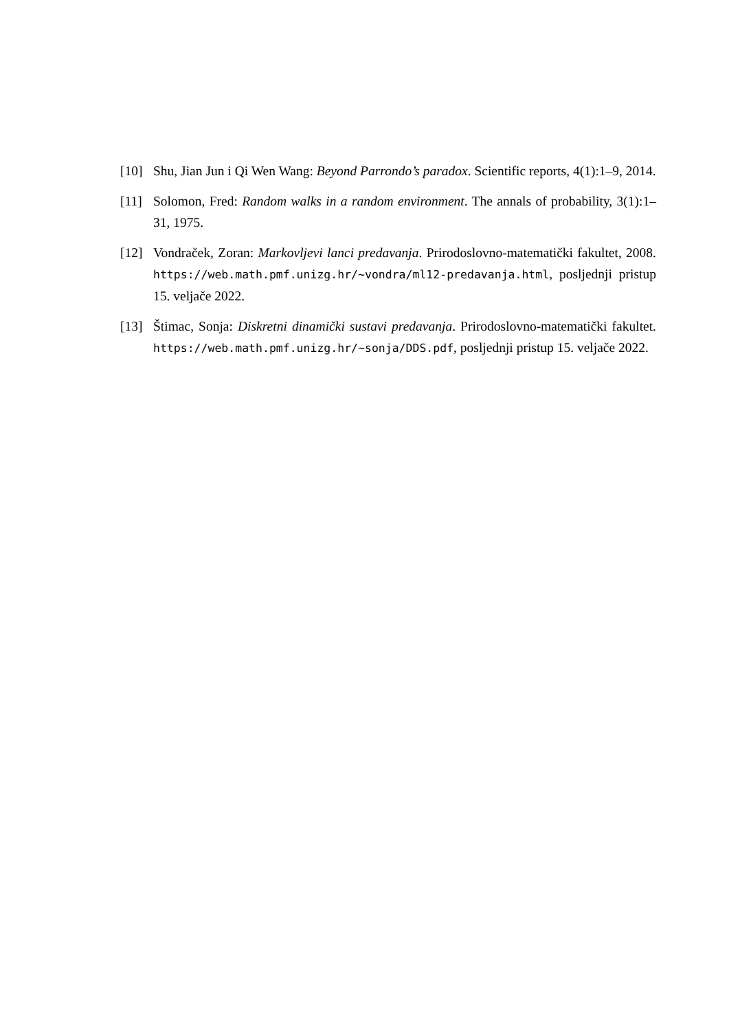[10] Shu, Jian Jun i Qi Wen Wang: Beyond Parrondo’s paradox. Scientific reports, 4(1):1–9, 2014.
[11] Solomon, Fred: Random walks in a random environment. The annals of probability, 3(1):1–31, 1975.
[12] Vondraček, Zoran: Markovljevi lanci predavanja. Prirodoslovno-matematički fakultet, 2008. https://web.math.pmf.unizg.hr/~vondra/ml12-predavanja.html, posljednji pristup 15. veljače 2022.
[13] Štimac, Sonja: Diskretni dinamički sustavi predavanja. Prirodoslovno-matematički fakultet. https://web.math.pmf.unizg.hr/~sonja/DDS.pdf, posljednji pristup 15. veljače 2022.